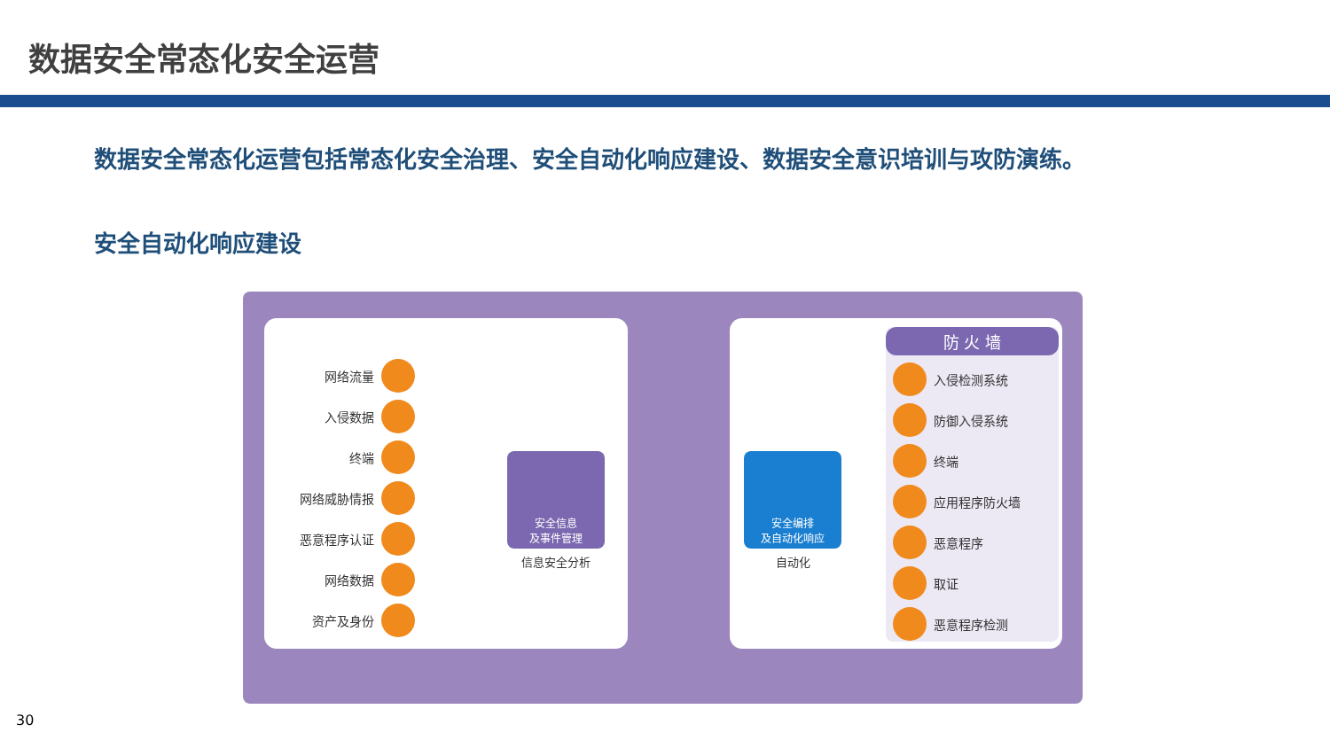数据安全常态化安全运营
数据安全常态化运营包括常态化安全治理、安全自动化响应建设、数据安全意识培训与攻防演练。
安全自动化响应建设
网络流量
入侵数据
终端
网络威胁情报
恶意程序认证
网络数据
资产及身份
安全信息
及事件管理
信息安全分析
安全编排
及自动化响应
自动化
防 火 墙
入侵检测系统
防御入侵系统
终端
应用程序防火墙
恶意程序
取证
恶意程序检测
30